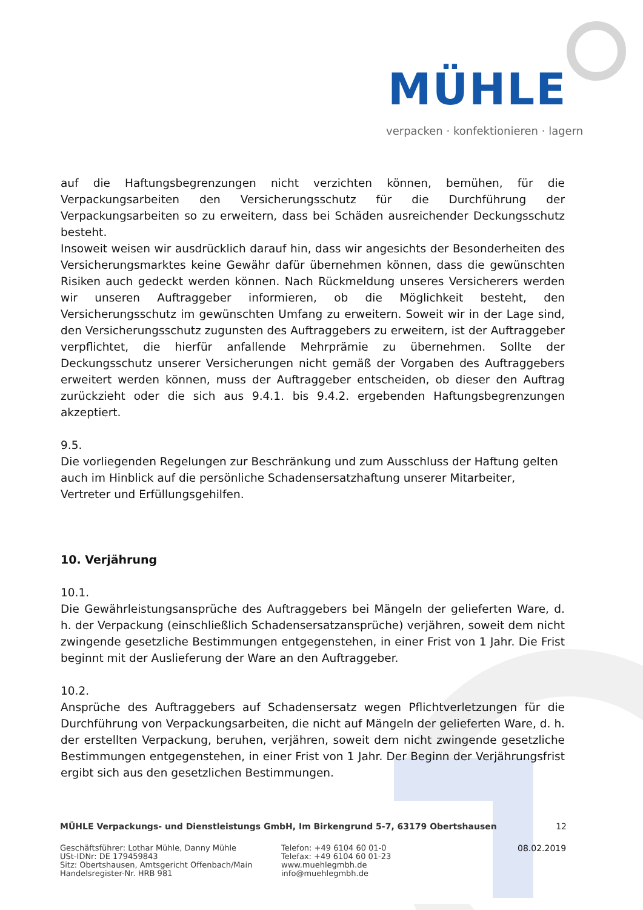MÜHLE
verpacken · konfektionieren · lagern
auf die Haftungsbegrenzungen nicht verzichten können, bemühen, für die Verpackungsarbeiten den Versicherungsschutz für die Durchführung der Verpackungsarbeiten so zu erweitern, dass bei Schäden ausreichender Deckungsschutz besteht.
Insoweit weisen wir ausdrücklich darauf hin, dass wir angesichts der Besonderheiten des Versicherungsmarktes keine Gewähr dafür übernehmen können, dass die gewünschten Risiken auch gedeckt werden können. Nach Rückmeldung unseres Versicherers werden wir unseren Auftraggeber informieren, ob die Möglichkeit besteht, den Versicherungsschutz im gewünschten Umfang zu erweitern. Soweit wir in der Lage sind, den Versicherungsschutz zugunsten des Auftraggebers zu erweitern, ist der Auftraggeber verpflichtet, die hierfür anfallende Mehrprämie zu übernehmen. Sollte der Deckungsschutz unserer Versicherungen nicht gemäß der Vorgaben des Auftraggebers erweitert werden können, muss der Auftraggeber entscheiden, ob dieser den Auftrag zurückzieht oder die sich aus 9.4.1. bis 9.4.2. ergebenden Haftungsbegrenzungen akzeptiert.
9.5.
Die vorliegenden Regelungen zur Beschränkung und zum Ausschluss der Haftung gelten auch im Hinblick auf die persönliche Schadensersatzhaftung unserer Mitarbeiter, Vertreter und Erfüllungsgehilfen.
10. Verjährung
10.1.
Die Gewährleistungsansprüche des Auftraggebers bei Mängeln der gelieferten Ware, d. h. der Verpackung (einschließlich Schadensersatzansprüche) verjähren, soweit dem nicht zwingende gesetzliche Bestimmungen entgegenstehen, in einer Frist von 1 Jahr. Die Frist beginnt mit der Auslieferung der Ware an den Auftraggeber.
10.2.
Ansprüche des Auftraggebers auf Schadensersatz wegen Pflichtverletzungen für die Durchführung von Verpackungsarbeiten, die nicht auf Mängeln der gelieferten Ware, d. h. der erstellten Verpackung, beruhen, verjähren, soweit dem nicht zwingende gesetzliche Bestimmungen entgegenstehen, in einer Frist von 1 Jahr. Der Beginn der Verjährungsfrist ergibt sich aus den gesetzlichen Bestimmungen.
MÜHLE Verpackungs- und Dienstleistungs GmbH, Im Birkengrund 5-7, 63179 Obertshausen 12
Geschäftsführer: Lothar Mühle, Danny Mühle
USt-IDNr: DE 179459843
Sitz: Obertshausen, Amtsgericht Offenbach/Main
Handelsregister-Nr. HRB 981
Telefon: +49 6104 60 01-0
Telefax: +49 6104 60 01-23
www.muehlegmbh.de
info@muehlegmbh.de
08.02.2019